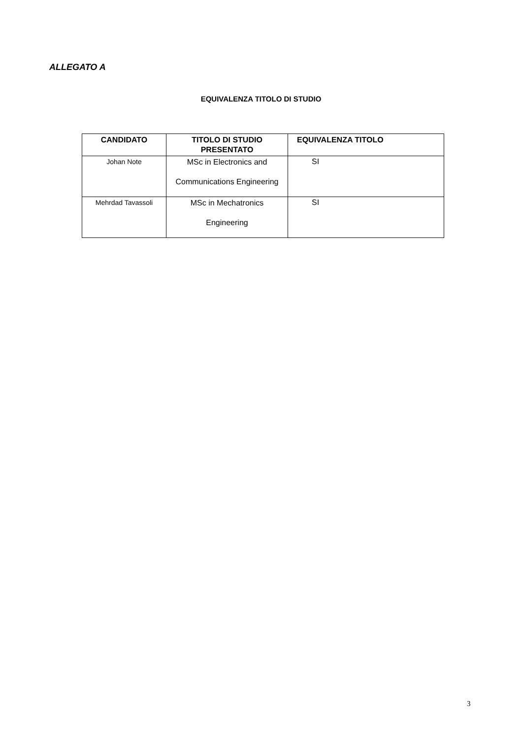ALLEGATO A
EQUIVALENZA TITOLO DI STUDIO
| CANDIDATO | TITOLO DI STUDIO PRESENTATO | EQUIVALENZA TITOLO |
| --- | --- | --- |
| Johan Note | MSc in Electronics and Communications Engineering | SI |
| Mehrdad Tavassoli | MSc in Mechatronics Engineering | SI |
3